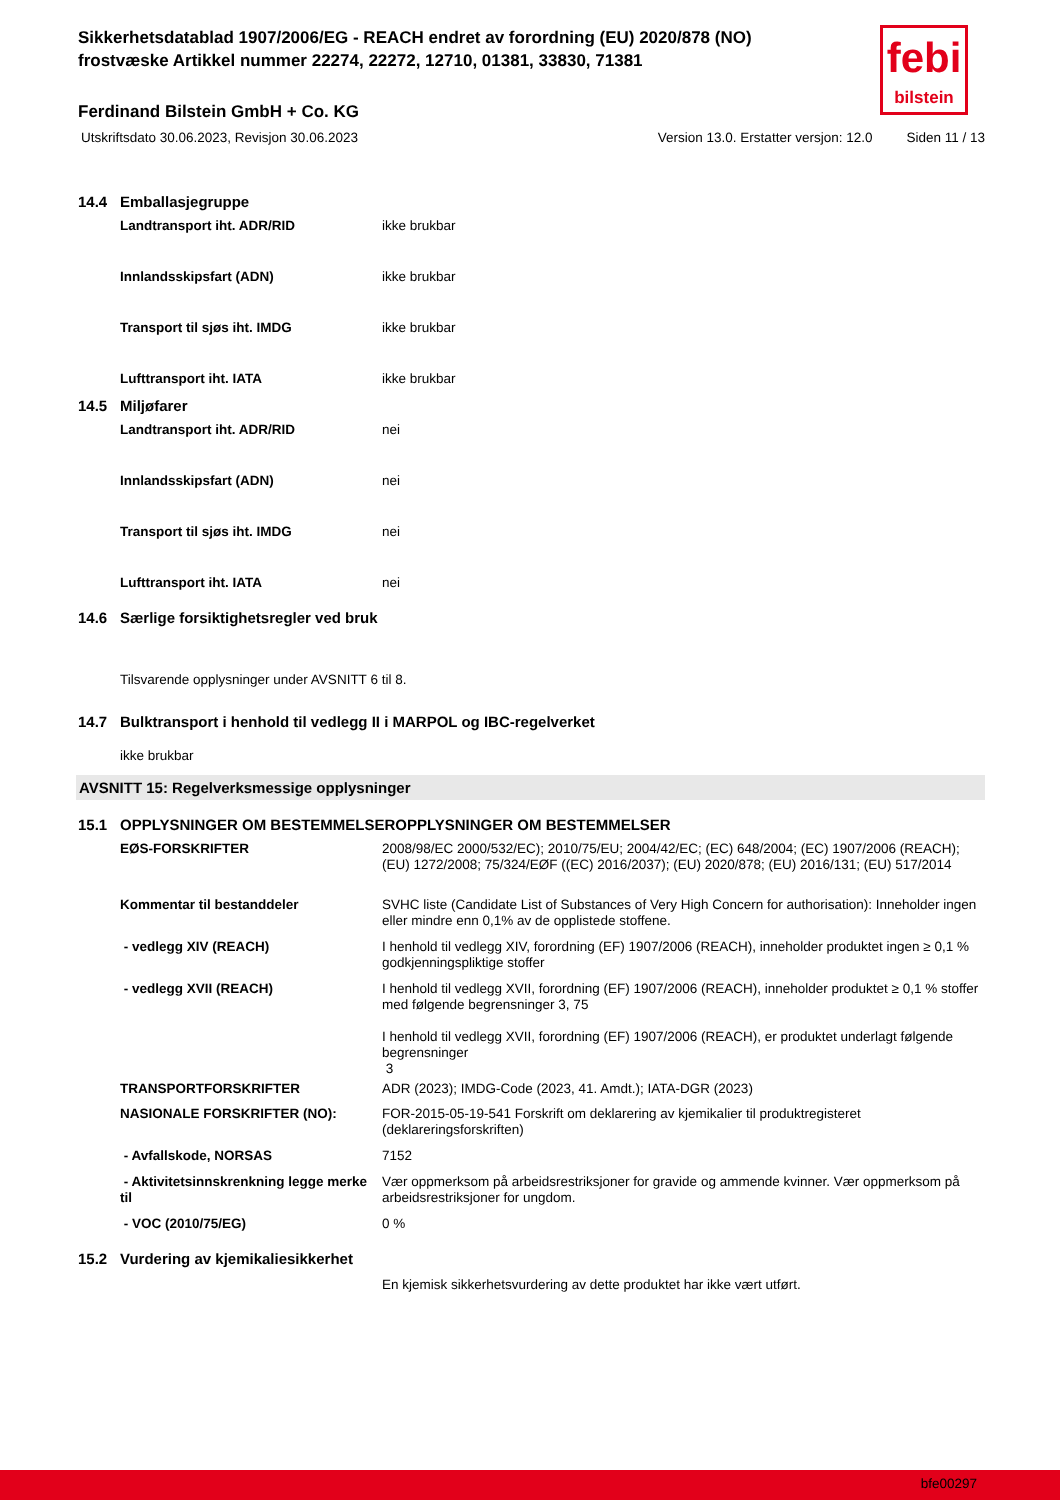febi
bilstein
Sikkerhetsdatablad 1907/2006/EG - REACH endret av forordning (EU) 2020/878 (NO)
frostvæske Artikkel nummer 22274, 22272, 12710, 01381, 33830, 71381
Ferdinand Bilstein GmbH + Co. KG
Utskriftsdato 30.06.2023, Revisjon 30.06.2023 Version 13.0. Erstatter versjon: 12.0 Siden 11 / 13
14.4 Emballasjegruppe
| Landtransport iht. ADR/RID | ikke brukbar |
| Innlandsskipsfart (ADN) | ikke brukbar |
| Transport til sjøs iht. IMDG | ikke brukbar |
| Lufttransport iht. IATA | ikke brukbar |
14.5 Miljøfarer
| Landtransport iht. ADR/RID | nei |
| Innlandsskipsfart (ADN) | nei |
| Transport til sjøs iht. IMDG | nei |
| Lufttransport iht. IATA | nei |
14.6 Særlige forsiktighetsregler ved bruk
Tilsvarende opplysninger under AVSNITT 6 til 8.
14.7 Bulktransport i henhold til vedlegg II i MARPOL og IBC-regelverket
ikke brukbar
AVSNITT 15: Regelverksmessige opplysninger
15.1 OPPLYSNINGER OM BESTEMMELSEROPPLYSNINGER OM BESTEMMELSER
| EØS-FORSKRIFTER | 2008/98/EC 2000/532/EC); 2010/75/EU; 2004/42/EC; (EC) 648/2004; (EC) 1907/2006 (REACH); (EU) 1272/2008; 75/324/EØF ((EC) 2016/2037); (EU) 2020/878; (EU) 2016/131; (EU) 517/2014 |
| Kommentar til bestanddeler | SVHC liste (Candidate List of Substances of Very High Concern for authorisation): Inneholder ingen eller mindre enn 0,1% av de opplistede stoffene. |
| - vedlegg XIV (REACH) | I henhold til vedlegg XIV, forordning (EF) 1907/2006 (REACH), inneholder produktet ingen ≥ 0,1 % godkjenningspliktige stoffer |
| - vedlegg XVII (REACH) | I henhold til vedlegg XVII, forordning (EF) 1907/2006 (REACH), inneholder produktet ≥ 0,1 % stoffer med følgende begrensninger 3, 75 I henhold til vedlegg XVII, forordning (EF) 1907/2006 (REACH), er produktet underlagt følgende begrensninger 3 |
| TRANSPORTFORSKRIFTER | ADR (2023); IMDG-Code (2023, 41. Amdt.); IATA-DGR (2023) |
| NASIONALE FORSKRIFTER (NO): | FOR-2015-05-19-541 Forskrift om deklarering av kjemikalier til produktregisteret (deklareringsforskriften) |
| - Avfallskode, NORSAS | 7152 |
| - Aktivitetsinnskrenkning legge merke til | Vær oppmerksom på arbeidsrestriksjoner for gravide og ammende kvinner. Vær oppmerksom på arbeidsrestriksjoner for ungdom. |
| - VOC (2010/75/EG) | 0 % |
15.2 Vurdering av kjemikaliesikkerhet
En kjemisk sikkerhetsvurdering av dette produktet har ikke vært utført.
bfe00297